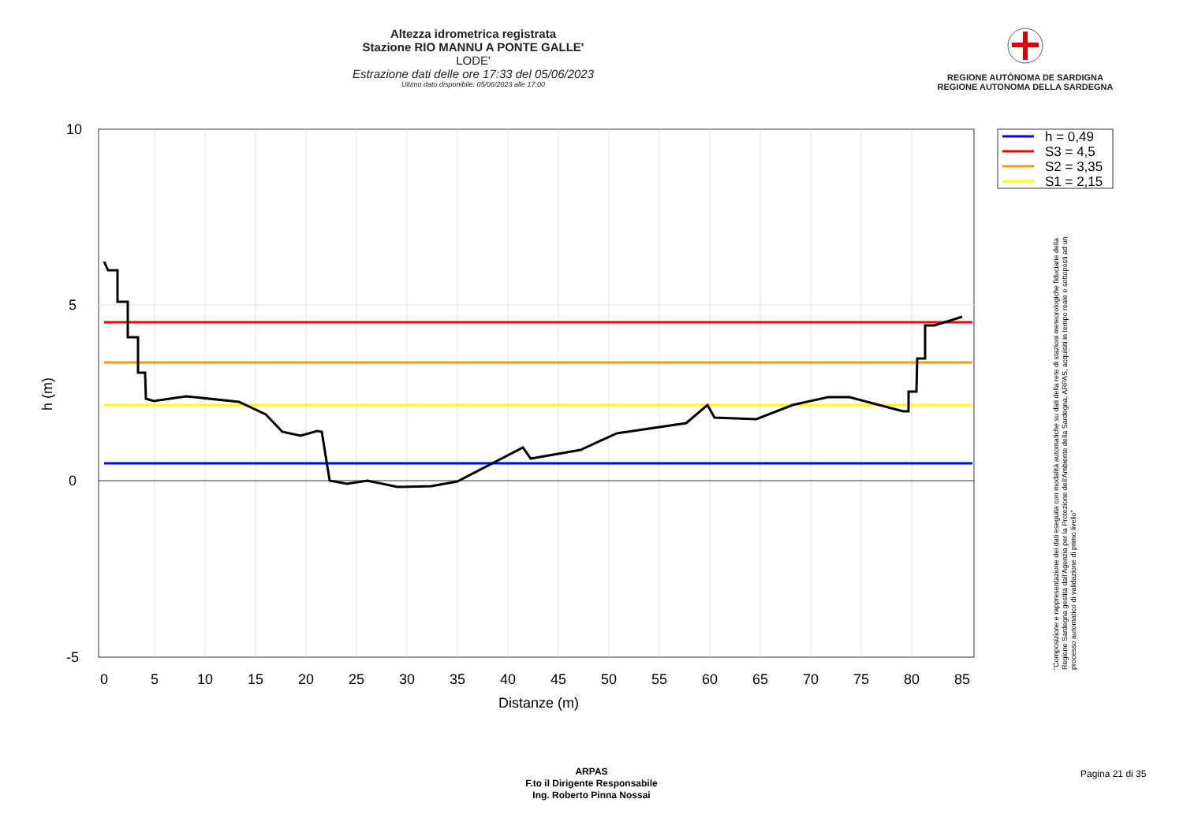Altezza idrometrica registrata
Stazione RIO MANNU A PONTE GALLE'
LODE'
Estrazione dati delle ore 17:33 del 05/06/2023
Ultimo dato disponibile: 05/06/2023 alle 17:00
REGIONE AUTÒNOMA DE SARDIGNA
REGIONE AUTONOMA DELLA SARDEGNA
10
5
0
-5
0
5
10
15
20
25
30
35
40
45
50
55
60
65
70
75
80
85
Distanze (m)
h (m)
h = 0,49
S3 = 4,5
S2 = 3,35
S1 = 2,15
"Composizione e rappresentazione dei dati eseguita con modalità automatiche su dati della rete di stazioni meteorologiche fiduciarie della Regione Sardegna gestita dall'Agenzia per la Protezione dell'Ambiente della Sardegna, ARPAS, acquisiti in tempo reale e sottoposti ad un processo automatico di validazione di primo livello"
ARPAS
F.to il Dirigente Responsabile
Ing. Roberto Pinna Nossai
Pagina 21 di 35